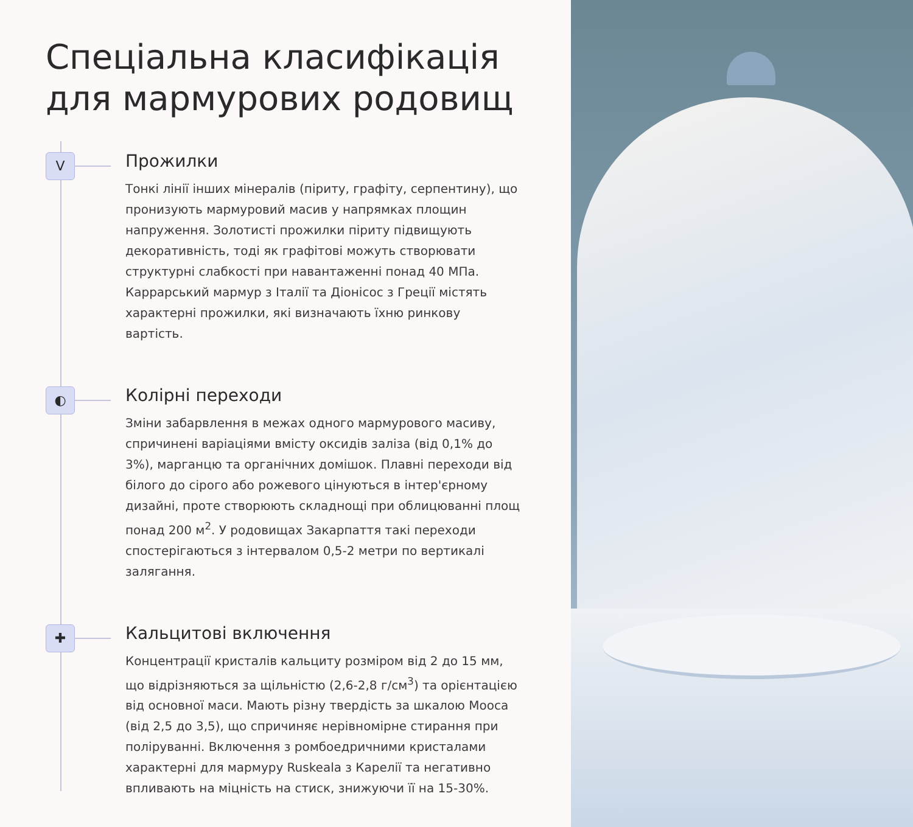Спеціальна класифікація
для мармурових родовищ
V
Прожилки
Тонкі лінії інших мінералів (піриту, графіту, серпентину), що пронизують мармуровий масив у напрямках площин напруження. Золотисті прожилки піриту підвищують декоративність, тоді як графітові можуть створювати структурні слабкості при навантаженні понад 40 МПа. Каррарський мармур з Італії та Діонісос з Греції містять характерні прожилки, які визначають їхню ринкову вартість.
◐
Колірні переходи
Зміни забарвлення в межах одного мармурового масиву, спричинені варіаціями вмісту оксидів заліза (від 0,1% до 3%), марганцю та органічних домішок. Плавні переходи від білого до сірого або рожевого цінуються в інтер'єрному дизайні, проте створюють складнощі при облицюванні площ понад 200 м<sup>2</sup>. У родовищах Закарпаття такі переходи спостерігаються з інтервалом 0,5-2 метри по вертикалі залягання.
✚
Кальцитові включення
Концентрації кристалів кальциту розміром від 2 до 15 мм, що відрізняються за щільністю (2,6-2,8 г/см<sup>3</sup>) та орієнтацією від основної маси. Мають різну твердість за шкалою Мооса (від 2,5 до 3,5), що спричиняє нерівномірне стирання при поліруванні. Включення з ромбоедричними кристалами характерні для мармуру Ruskeala з Карелії та негативно впливають на міцність на стиск, знижуючи її на 15-30%.